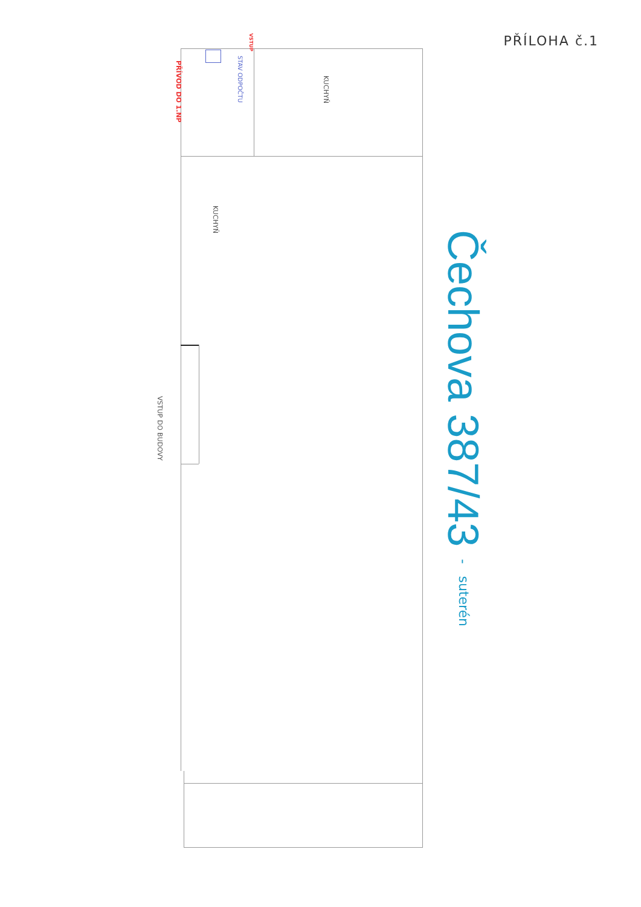PŘÍLOHA č.1
VSTUP DO BUDOVY
PŘÍVOD DO 1.NP
STAV ODPOČTU
VSTUP
KUCHYŇ
KUCHYŇ
Čechova 387/43 - suterén